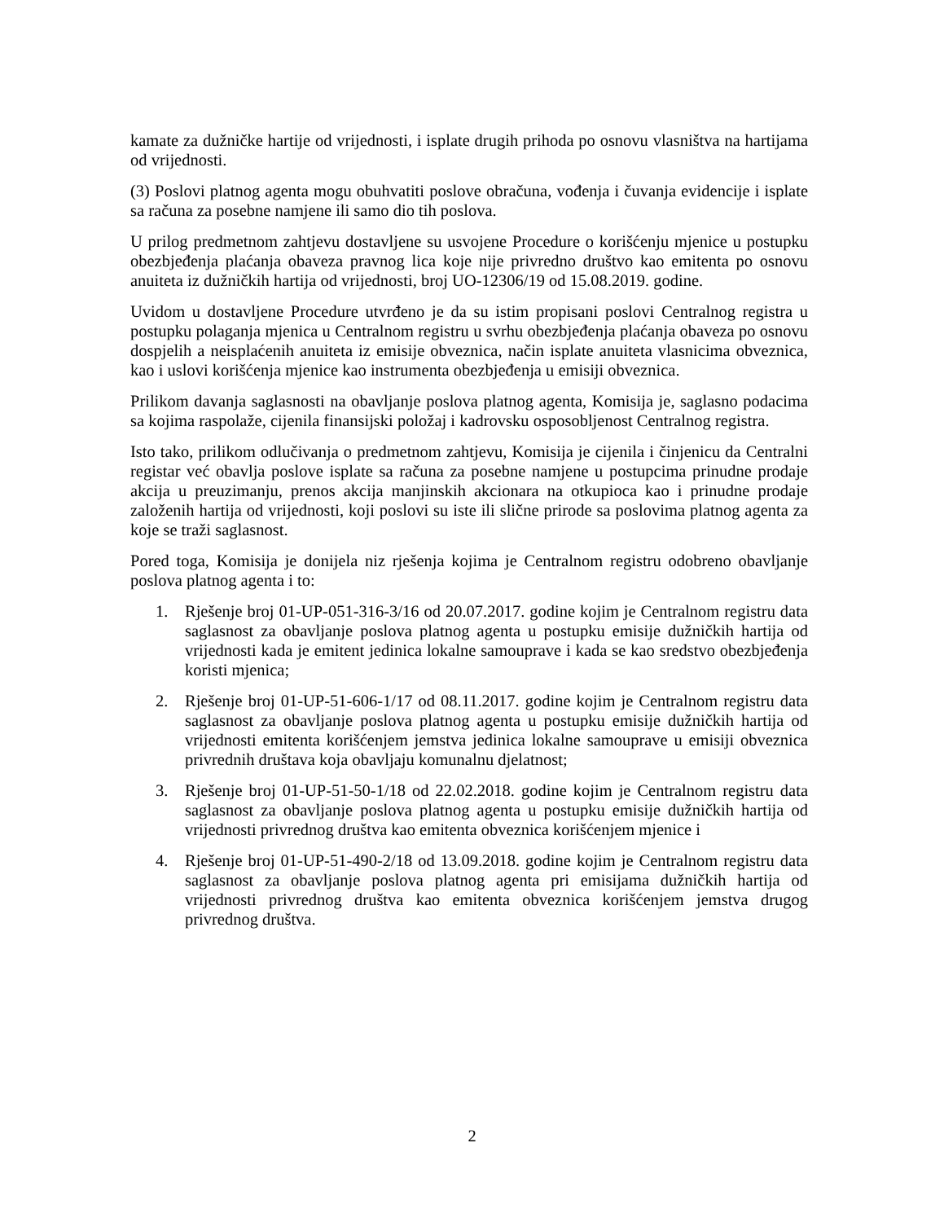kamate za dužničke hartije od vrijednosti, i isplate drugih prihoda po osnovu vlasništva na hartijama od vrijednosti.
(3) Poslovi platnog agenta mogu obuhvatiti poslove obračuna, vođenja i čuvanja evidencije i isplate sa računa za posebne namjene ili samo dio tih poslova.
U prilog predmetnom zahtjevu dostavljene su usvojene Procedure o korišćenju mjenice u postupku obezbjeđenja plaćanja obaveza pravnog lica koje nije privredno društvo kao emitenta po osnovu anuiteta iz dužničkih hartija od vrijednosti, broj UO-12306/19 od 15.08.2019. godine.
Uvidom u dostavljene Procedure utvrđeno je da su istim propisani poslovi Centralnog registra u postupku polaganja mjenica u Centralnom registru u svrhu obezbjeđenja plaćanja obaveza po osnovu dospjelih a neisplaćenih anuiteta iz emisije obveznica, način isplate anuiteta vlasnicima obveznica, kao i uslovi korišćenja mjenice kao instrumenta obezbjeđenja u emisiji obveznica.
Prilikom davanja saglasnosti na obavljanje poslova platnog agenta, Komisija je, saglasno podacima sa kojima raspolaže, cijenila finansijski položaj i kadrovsku osposobljenost Centralnog registra.
Isto tako, prilikom odlučivanja o predmetnom zahtjevu, Komisija je cijenila i činjenicu da Centralni registar već obavlja poslove isplate sa računa za posebne namjene u postupcima prinudne prodaje akcija u preuzimanju, prenos akcija manjinskih akcionara na otkupioca kao i prinudne prodaje založenih hartija od vrijednosti, koji poslovi su iste ili slične prirode sa poslovima platnog agenta za koje se traži saglasnost.
Pored toga, Komisija je donijela niz rješenja kojima je Centralnom registru odobreno obavljanje poslova platnog agenta i to:
1. Rješenje broj 01-UP-051-316-3/16 od 20.07.2017. godine kojim je Centralnom registru data saglasnost za obavljanje poslova platnog agenta u postupku emisije dužničkih hartija od vrijednosti kada je emitent jedinica lokalne samouprave i kada se kao sredstvo obezbjeđenja koristi mjenica;
2. Rješenje broj 01-UP-51-606-1/17 od 08.11.2017. godine kojim je Centralnom registru data saglasnost za obavljanje poslova platnog agenta u postupku emisije dužničkih hartija od vrijednosti emitenta korišćenjem jemstva jedinica lokalne samouprave u emisiji obveznica privrednih društava koja obavljaju komunalnu djelatnost;
3. Rješenje broj 01-UP-51-50-1/18 od 22.02.2018. godine kojim je Centralnom registru data saglasnost za obavljanje poslova platnog agenta u postupku emisije dužničkih hartija od vrijednosti privrednog društva kao emitenta obveznica korišćenjem mjenice i
4. Rješenje broj 01-UP-51-490-2/18 od 13.09.2018. godine kojim je Centralnom registru data saglasnost za obavljanje poslova platnog agenta pri emisijama dužničkih hartija od vrijednosti privrednog društva kao emitenta obveznica korišćenjem jemstva drugog privrednog društva.
2